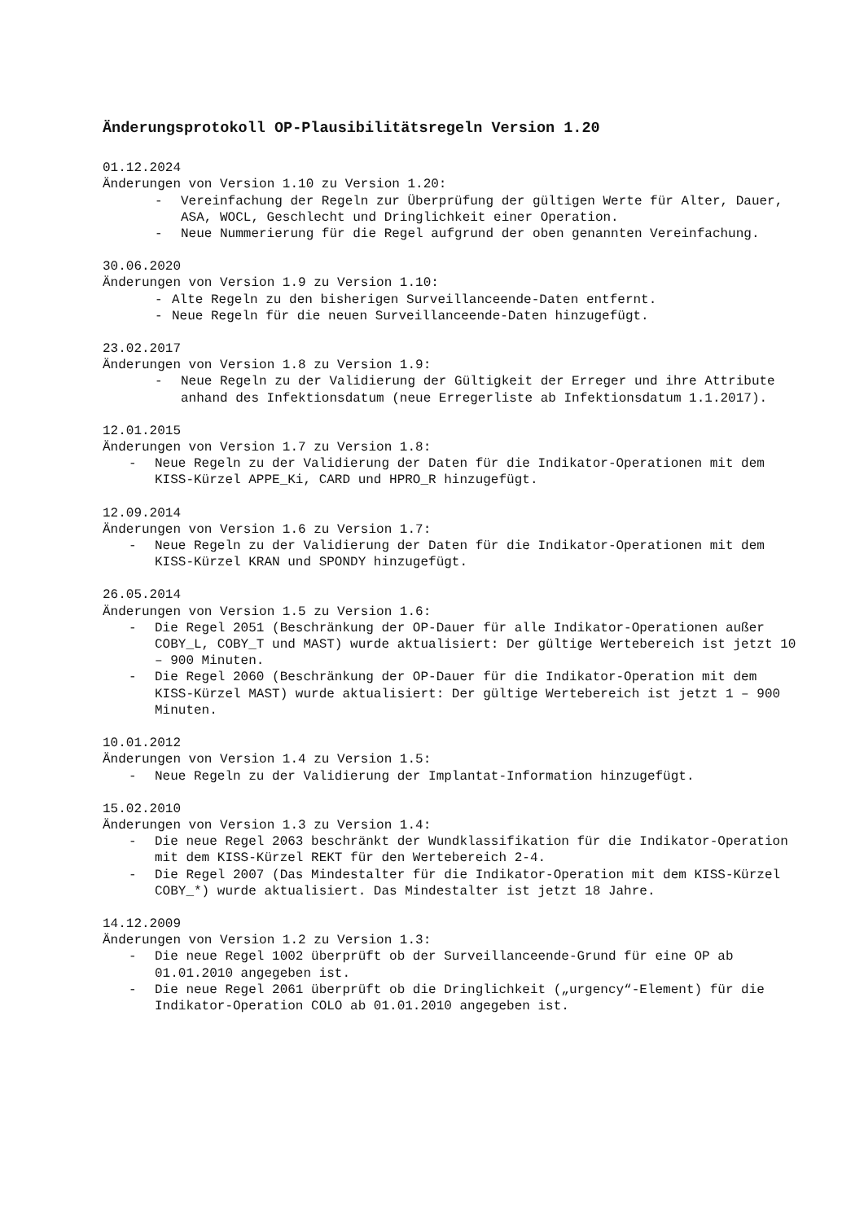Änderungsprotokoll OP-Plausibilitätsregeln Version 1.20
01.12.2024
Änderungen von Version 1.10 zu Version 1.20:
- Vereinfachung der Regeln zur Überprüfung der gültigen Werte für Alter, Dauer, ASA, WOCL, Geschlecht und Dringlichkeit einer Operation.
- Neue Nummerierung für die Regel aufgrund der oben genannten Vereinfachung.
30.06.2020
Änderungen von Version 1.9 zu Version 1.10:
- Alte Regeln zu den bisherigen Surveillanceende-Daten entfernt.
- Neue Regeln für die neuen Surveillanceende-Daten hinzugefügt.
23.02.2017
Änderungen von Version 1.8 zu Version 1.9:
- Neue Regeln zu der Validierung der Gültigkeit der Erreger und ihre Attribute anhand des Infektionsdatum (neue Erregerliste ab Infektionsdatum 1.1.2017).
12.01.2015
Änderungen von Version 1.7 zu Version 1.8:
- Neue Regeln zu der Validierung der Daten für die Indikator-Operationen mit dem KISS-Kürzel APPE_Ki, CARD und HPRO_R hinzugefügt.
12.09.2014
Änderungen von Version 1.6 zu Version 1.7:
- Neue Regeln zu der Validierung der Daten für die Indikator-Operationen mit dem KISS-Kürzel KRAN und SPONDY hinzugefügt.
26.05.2014
Änderungen von Version 1.5 zu Version 1.6:
- Die Regel 2051 (Beschränkung der OP-Dauer für alle Indikator-Operationen außer COBY_L, COBY_T und MAST) wurde aktualisiert: Der gültige Wertebereich ist jetzt 10 – 900 Minuten.
- Die Regel 2060 (Beschränkung der OP-Dauer für die Indikator-Operation mit dem KISS-Kürzel MAST) wurde aktualisiert: Der gültige Wertebereich ist jetzt 1 – 900 Minuten.
10.01.2012
Änderungen von Version 1.4 zu Version 1.5:
- Neue Regeln zu der Validierung der Implantat-Information hinzugefügt.
15.02.2010
Änderungen von Version 1.3 zu Version 1.4:
- Die neue Regel 2063 beschränkt der Wundklassifikation für die Indikator-Operation mit dem KISS-Kürzel REKT für den Wertebereich 2-4.
- Die Regel 2007 (Das Mindestalter für die Indikator-Operation mit dem KISS-Kürzel COBY_*) wurde aktualisiert. Das Mindestalter ist jetzt 18 Jahre.
14.12.2009
Änderungen von Version 1.2 zu Version 1.3:
- Die neue Regel 1002 überprüft ob der Surveillanceende-Grund für eine OP ab 01.01.2010 angegeben ist.
- Die neue Regel 2061 überprüft ob die Dringlichkeit („urgency“-Element) für die Indikator-Operation COLO ab 01.01.2010 angegeben ist.